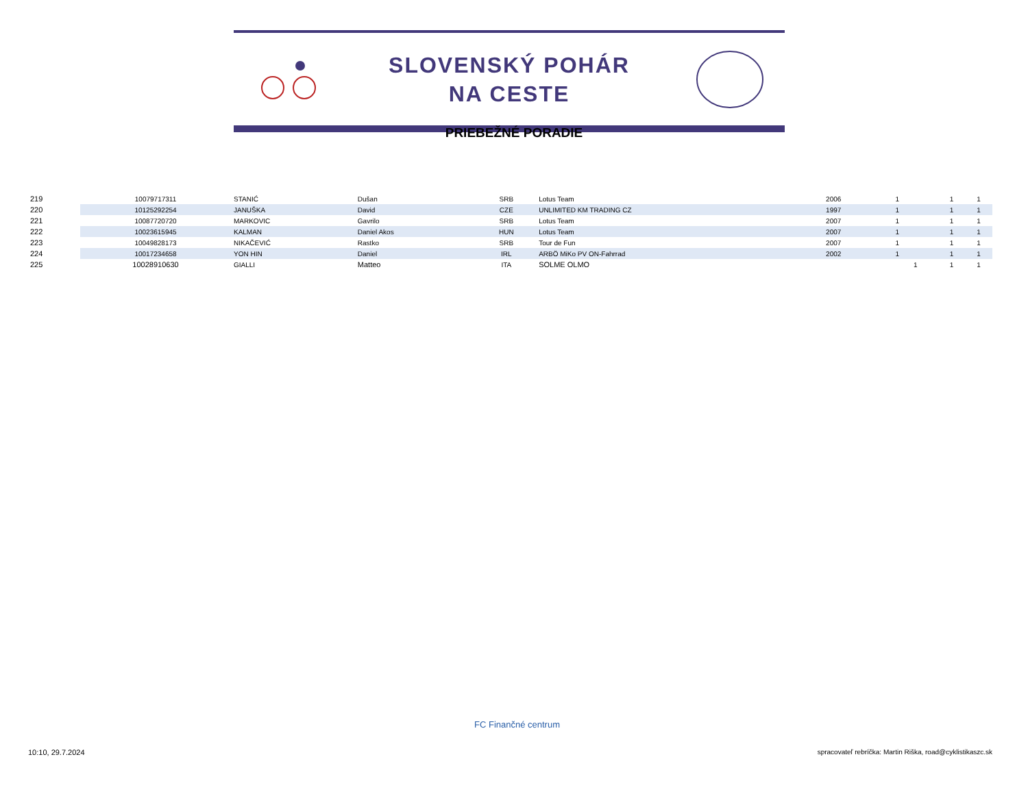SLOVENSKÝ POHÁR
NA CESTE
PRIEBEŽNÉ PORADIE
| 219 | 10079717311 | STANIĆ | Dušan | SRB | Lotus Team | 2006 | 1 | | 1 | 1 |
| 220 | 10125292254 | JANUŠKA | David | CZE | UNLIMITED KM TRADING CZ | 1997 | 1 | | 1 | 1 |
| 221 | 10087720720 | MARKOVIC | Gavrilo | SRB | Lotus Team | 2007 | 1 | | 1 | 1 |
| 222 | 10023615945 | KALMAN | Daniel Akos | HUN | Lotus Team | 2007 | 1 | | 1 | 1 |
| 223 | 10049828173 | NIKAČEVIĆ | Rastko | SRB | Tour de Fun | 2007 | 1 | | 1 | 1 |
| 224 | 10017234658 | YON HIN | Daniel | IRL | ARBÖ MiKo PV ON-Fahrrad | 2002 | 1 | | 1 | 1 |
| 225 | 10028910630 | GIALLI | Matteo | ITA | SOLME OLMO | | | 1 | 1 | 1 |
FC Finančné centrum
10:10, 29.7.2024 spracovateľ rebríčka: Martin Riška, road@cyklistikaszc.sk